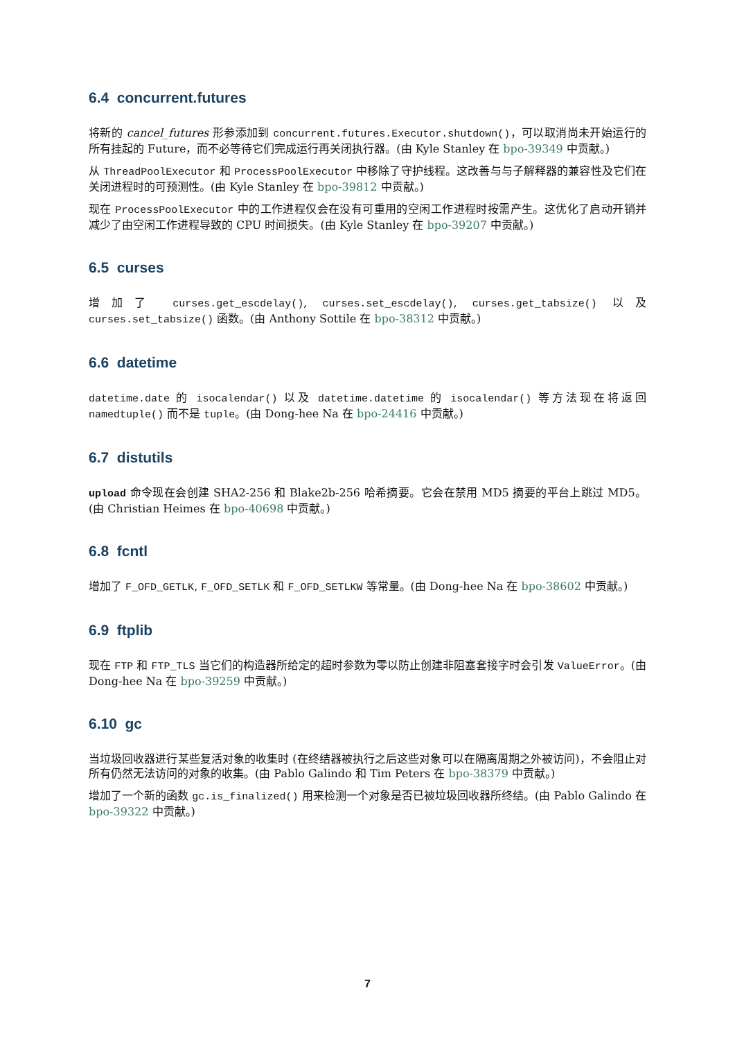6.4 concurrent.futures
将新的 cancel_futures 形参添加到 concurrent.futures.Executor.shutdown()，可以取消尚未开始运行的所有挂起的 Future，而不必等待它们完成运行再关闭执行器。(由 Kyle Stanley 在 bpo-39349 中贡献。)
从 ThreadPoolExecutor 和 ProcessPoolExecutor 中移除了守护线程。这改善与与子解释器的兼容性及它们在关闭进程时的可预测性。(由 Kyle Stanley 在 bpo-39812 中贡献。)
现在 ProcessPoolExecutor 中的工作进程仅会在没有可重用的空闲工作进程时按需产生。这优化了启动开销并减少了由空闲工作进程导致的 CPU 时间损失。(由 Kyle Stanley 在 bpo-39207 中贡献。)
6.5 curses
增加了 curses.get_escdelay(), curses.set_escdelay(), curses.get_tabsize() 以及 curses.set_tabsize() 函数。(由 Anthony Sottile 在 bpo-38312 中贡献。)
6.6 datetime
datetime.date 的 isocalendar() 以及 datetime.datetime 的 isocalendar() 等方法现在将返回 namedtuple() 而不是 tuple。(由 Dong-hee Na 在 bpo-24416 中贡献。)
6.7 distutils
upload 命令现在会创建 SHA2-256 和 Blake2b-256 哈希摘要。它会在禁用 MD5 摘要的平台上跳过 MD5。(由 Christian Heimes 在 bpo-40698 中贡献。)
6.8 fcntl
增加了 F_OFD_GETLK, F_OFD_SETLK 和 F_OFD_SETLKW 等常量。(由 Dong-hee Na 在 bpo-38602 中贡献。)
6.9 ftplib
现在 FTP 和 FTP_TLS 当它们的构造器所给定的超时参数为零以防止创建非阻塞套接字时会引发 ValueError。(由 Dong-hee Na 在 bpo-39259 中贡献。)
6.10 gc
当垃圾回收器进行某些复活对象的收集时 (在终结器被执行之后这些对象可以在隔离周期之外被访问)，不会阻止对所有仍然无法访问的对象的收集。(由 Pablo Galindo 和 Tim Peters 在 bpo-38379 中贡献。)
增加了一个新的函数 gc.is_finalized() 用来检测一个对象是否已被垃圾回收器所终结。(由 Pablo Galindo 在 bpo-39322 中贡献。)
7